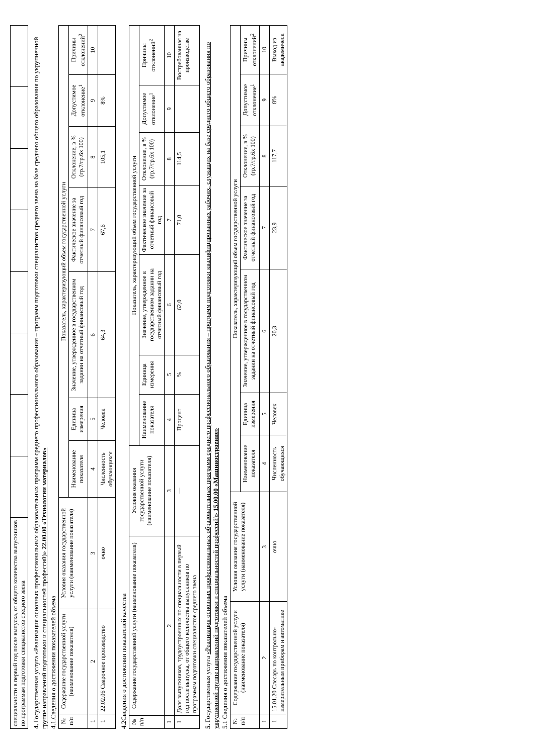| специальности в первый год после выпуска, от общего количества выпускников по программам подготовки специалистов среднего звена | | | | | | | | |
4. Государственная услуга «Реализация основных профессиональных образовательных программ среднего профессионального образования – программ подготовки специалистов среднего звена на базе среднего общего образования по укрупненной группе направлений подготовки и специальностей профессий)» 22.00.00 «Технологии материалов»
4.1.Сведения о достижении показателей объема
| № п/п | Содержание государственной услуги (наименование показателя) | Условия оказания государственной услуги (наименование показателя) | Показатель, характеризующий объем государственной услуги | | | | | | |
| --- | --- | --- | --- | --- | --- | --- | --- | --- | --- |
| | | | Наименование показателя | Единица измерения | Значение, утвержденное в государственном задании на отчетный финансовый год | Фактическое значение за отчетный финансовый год | Отклонение, в % (гр.7/гр.6х 100) | Допустимое отклонение<sup>1</sup> | Причины отклонений<sup>2</sup> |
| 1 | 2 | 3 | 4 | 5 | 6 | 7 | 8 | 9 | 10 |
| 1 | 22.02.06 Сварочное производство | очно | Численность обучающихся | Человек | 64,3 | 67,6 | 105,1 | 8% | |
4.2Сведения о достижении показателей качества
| № п/п | Содержание государственной услуги (наименование показателя) | Условия оказания государственной услуги (наименование показателя) | Показатель, характеризующий объем государственной услуги | | | | | | |
| --- | --- | --- | --- | --- | --- | --- | --- | --- | --- |
| | | | Наименование показателя | Единица измерения | Значение, утвержденное в государственном задании на отчетный финансовый год | Фактическое значение за отчетный финансовый год | Отклонение, в % (гр.7/гр.6х 100) | Допустимое отклонение<sup>1</sup> | Причины отклонений<sup>2</sup> |
| 1 | 2 | 3 | 4 | 5 | 6 | 7 | 8 | 9 | 10 |
| 1 | Доля выпускников, трудоустроенных по специальности в первый год после выпуска, от общего количества выпускников по программам подготовки специалистов среднего звена | — | Процент | % | 62,0 | 71,0 | 114,5 | | Востребованная на производстве |
5. Государственная услуга «Реализация основных профессиональных образовательных программ среднего профессионального образования – программ подготовки квалифицированных рабочих, служащих на базе среднего общего образования по укрупненной группе направлений подготовки и специальностей профессий)» 15.00.00 «Машиностроение»
5.1 Сведения о достижении показателей объема
| № п/п | Содержание государственной услуги (наименование показателя) | Условия оказания государственной услуги (наименование показателя) | Показатель, характеризующий объем государственной услуги | | | | | | |
| --- | --- | --- | --- | --- | --- | --- | --- | --- | --- |
| | | | Наименование показателя | Единица измерения | Значение, утвержденное в государственном задании на отчетный финансовый год | Фактическое значение за отчетный финансовый год | Отклонение, в % (гр.7/гр.6х 100) | Допустимое отклонение<sup>1</sup> | Причины отклонений<sup>2</sup> |
| 1 | 2 | 3 | 4 | 5 | 6 | 7 | 8 | 9 | 10 |
| 1 | 15.01.20 Слесарь по контрольно-измерительным приборам и автоматике | очно | Численность обучающихся | Человек | 20,3 | 23,9 | 117,7 | 8% | Выход из академическ |